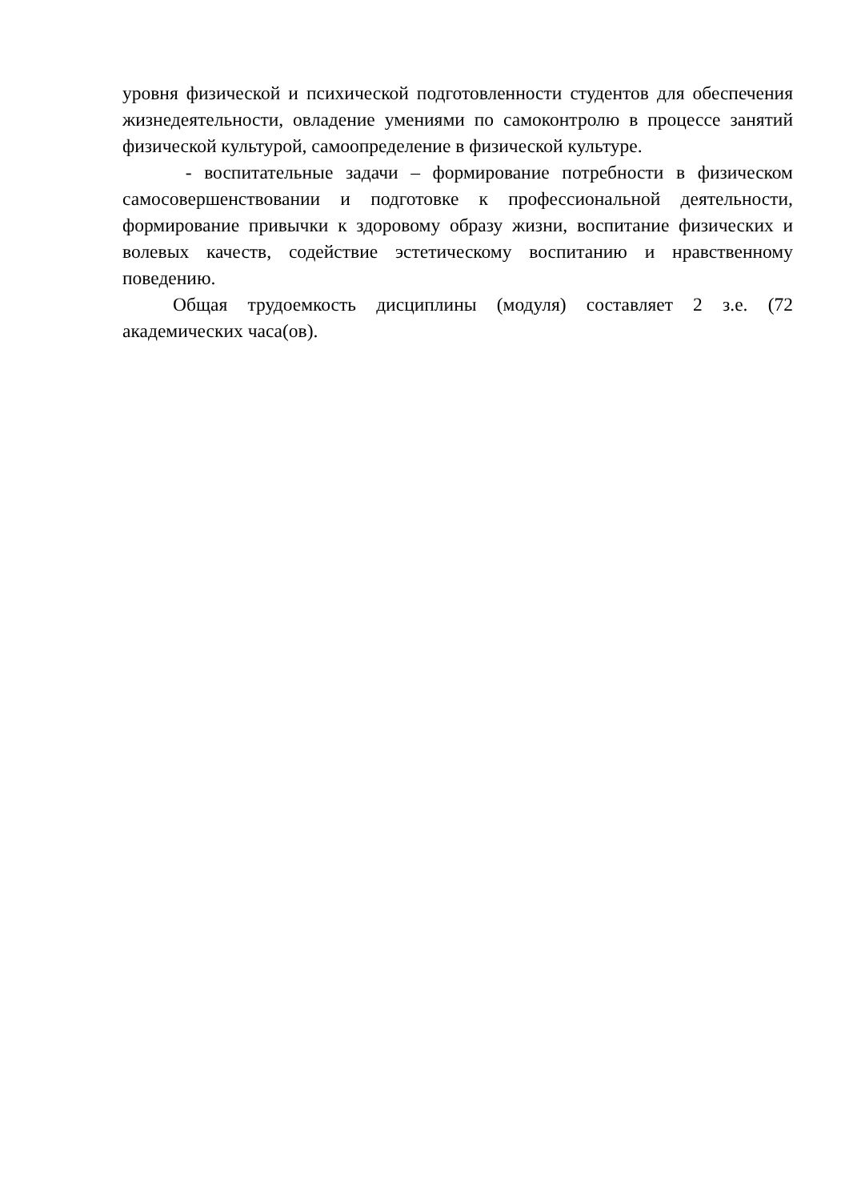уровня физической и психической подготовленности студентов для обеспечения жизнедеятельности, овладение умениями по самоконтролю в процессе занятий физической культурой, самоопределение в физической культуре.
- воспитательные задачи – формирование потребности в физическом самосовершенствовании и подготовке к профессиональной деятельности, формирование привычки к здоровому образу жизни, воспитание физических и волевых качеств, содействие эстетическому воспитанию и нравственному поведению.
Общая трудоемкость дисциплины (модуля) составляет 2 з.е. (72 академических часа(ов).